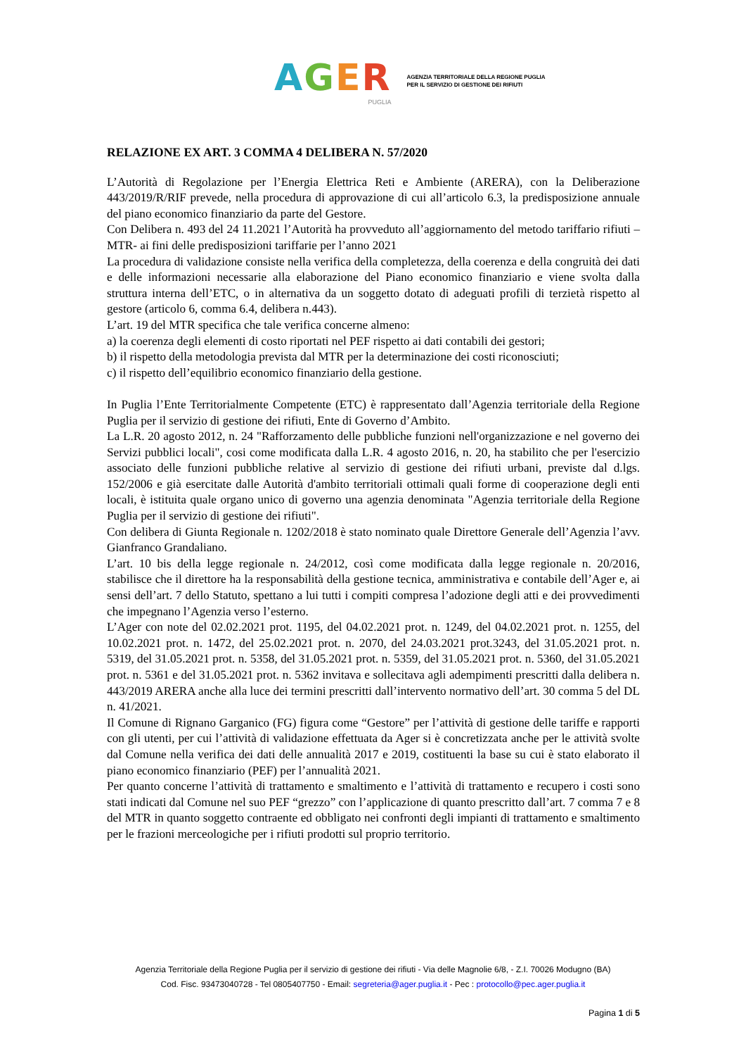AGER
PUGLIA
AGENZIA TERRITORIALE DELLA REGIONE PUGLIA
PER IL SERVIZIO DI GESTIONE DEI RIFIUTI
RELAZIONE EX ART. 3 COMMA 4 DELIBERA N. 57/2020
L’Autorità di Regolazione per l’Energia Elettrica Reti e Ambiente (ARERA), con la Deliberazione 443/2019/R/RIF prevede, nella procedura di approvazione di cui all’articolo 6.3, la predisposizione annuale del piano economico finanziario da parte del Gestore.
Con Delibera n. 493 del 24 11.2021 l’Autorità ha provveduto all’aggiornamento del metodo tariffario rifiuti – MTR- ai fini delle predisposizioni tariffarie per l’anno 2021
La procedura di validazione consiste nella verifica della completezza, della coerenza e della congruità dei dati e delle informazioni necessarie alla elaborazione del Piano economico finanziario e viene svolta dalla struttura interna dell’ETC, o in alternativa da un soggetto dotato di adeguati profili di terzietà rispetto al gestore (articolo 6, comma 6.4, delibera n.443).
L’art. 19 del MTR specifica che tale verifica concerne almeno:
a) la coerenza degli elementi di costo riportati nel PEF rispetto ai dati contabili dei gestori;
b) il rispetto della metodologia prevista dal MTR per la determinazione dei costi riconosciuti;
c) il rispetto dell’equilibrio economico finanziario della gestione.
In Puglia l’Ente Territorialmente Competente (ETC) è rappresentato dall’Agenzia territoriale della Regione Puglia per il servizio di gestione dei rifiuti, Ente di Governo d’Ambito.
La L.R. 20 agosto 2012, n. 24 "Rafforzamento delle pubbliche funzioni nell'organizzazione e nel governo dei Servizi pubblici locali", cosi come modificata dalla L.R. 4 agosto 2016, n. 20, ha stabilito che per l'esercizio associato delle funzioni pubbliche relative al servizio di gestione dei rifiuti urbani, previste dal d.lgs. 152/2006 e già esercitate dalle Autorità d'ambito territoriali ottimali quali forme di cooperazione degli enti locali, è istituita quale organo unico di governo una agenzia denominata "Agenzia territoriale della Regione Puglia per il servizio di gestione dei rifiuti".
Con delibera di Giunta Regionale n. 1202/2018 è stato nominato quale Direttore Generale dell’Agenzia l’avv. Gianfranco Grandaliano.
L’art. 10 bis della legge regionale n. 24/2012, così come modificata dalla legge regionale n. 20/2016, stabilisce che il direttore ha la responsabilità della gestione tecnica, amministrativa e contabile dell’Ager e, ai sensi dell’art. 7 dello Statuto, spettano a lui tutti i compiti compresa l’adozione degli atti e dei provvedimenti che impegnano l’Agenzia verso l’esterno.
L’Ager con note del 02.02.2021 prot. 1195, del 04.02.2021 prot. n. 1249, del 04.02.2021 prot. n. 1255, del 10.02.2021 prot. n. 1472, del 25.02.2021 prot. n. 2070, del 24.03.2021 prot.3243, del 31.05.2021 prot. n. 5319, del 31.05.2021 prot. n. 5358, del 31.05.2021 prot. n. 5359, del 31.05.2021 prot. n. 5360, del 31.05.2021 prot. n. 5361 e del 31.05.2021 prot. n. 5362 invitava e sollecitava agli adempimenti prescritti dalla delibera n. 443/2019 ARERA anche alla luce dei termini prescritti dall’intervento normativo dell’art. 30 comma 5 del DL n. 41/2021.
Il Comune di Rignano Garganico (FG) figura come “Gestore” per l’attività di gestione delle tariffe e rapporti con gli utenti, per cui l’attività di validazione effettuata da Ager si è concretizzata anche per le attività svolte dal Comune nella verifica dei dati delle annualità 2017 e 2019, costituenti la base su cui è stato elaborato il piano economico finanziario (PEF) per l’annualità 2021.
Per quanto concerne l’attività di trattamento e smaltimento e l’attività di trattamento e recupero i costi sono stati indicati dal Comune nel suo PEF “grezzo” con l’applicazione di quanto prescritto dall’art. 7 comma 7 e 8 del MTR in quanto soggetto contraente ed obbligato nei confronti degli impianti di trattamento e smaltimento per le frazioni merceologiche per i rifiuti prodotti sul proprio territorio.
Agenzia Territoriale della Regione Puglia per il servizio di gestione dei rifiuti - Via delle Magnolie 6/8, - Z.I. 70026 Modugno (BA)
Cod. Fisc. 93473040728 - Tel 0805407750 - Email: segreteria@ager.puglia.it - Pec : protocollo@pec.ager.puglia.it
Pagina 1 di 5